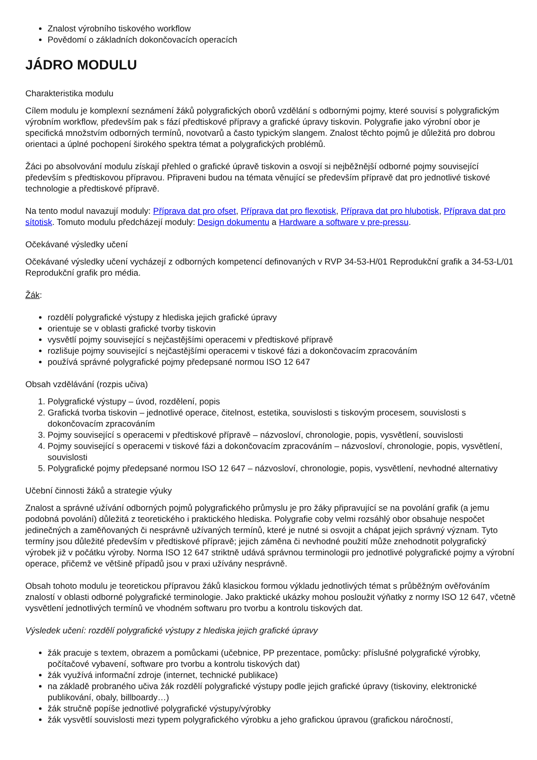Znalost výrobního tiskového workflow
Povědomí o základních dokončovacích operacích
JÁDRO MODULU
Charakteristika modulu
Cílem modulu je komplexní seznámení žáků polygrafických oborů vzdělání s odbornými pojmy, které souvisí s polygrafickým výrobním workflow, především pak s fází předtiskové přípravy a grafické úpravy tiskovin. Polygrafie jako výrobní obor je specifická množstvím odborných termínů, novotvarů a často typickým slangem. Znalost těchto pojmů je důležitá pro dobrou orientaci a úplné pochopení širokého spektra témat a polygrafických problémů.
Žáci po absolvování modulu získají přehled o grafické úpravě tiskovin a osvojí si nejběžnější odborné pojmy související především s předtiskovou přípravou. Připraveni budou na témata věnující se především přípravě dat pro jednotlivé tiskové technologie a předtiskové přípravě.
Na tento modul navazují moduly: Příprava dat pro ofset, Příprava dat pro flexotisk, Příprava dat pro hlubotisk, Příprava dat pro sítotisk. Tomuto modulu předcházejí moduly: Design dokumentu a Hardware a software v pre-pressu.
Očekávané výsledky učení
Očekávané výsledky učení vycházejí z odborných kompetencí definovaných v RVP 34-53-H/01 Reprodukční grafik a 34-53-L/01 Reprodukční grafik pro média.
Žák:
rozdělí polygrafické výstupy z hlediska jejich grafické úpravy
orientuje se v oblasti grafické tvorby tiskovin
vysvětlí pojmy související s nejčastějšími operacemi v předtiskové přípravě
rozlišuje pojmy související s nejčastějšími operacemi v tiskové fázi a dokončovacím zpracováním
používá správné polygrafické pojmy předepsané normou ISO 12 647
Obsah vzdělávání (rozpis učiva)
1. Polygrafické výstupy – úvod, rozdělení, popis
2. Grafická tvorba tiskovin – jednotlivé operace, čitelnost, estetika, souvislosti s tiskovým procesem, souvislosti s dokončovacím zpracováním
3. Pojmy související s operacemi v předtiskové přípravě – názvosloví, chronologie, popis, vysvětlení, souvislosti
4. Pojmy související s operacemi v tiskové fázi a dokončovacím zpracováním – názvosloví, chronologie, popis, vysvětlení, souvislosti
5. Polygrafické pojmy předepsané normou ISO 12 647 – názvosloví, chronologie, popis, vysvětlení, nevhodné alternativy
Učební činnosti žáků a strategie výuky
Znalost a správné užívání odborných pojmů polygrafického průmyslu je pro žáky připravující se na povolání grafik (a jemu podobná povolání) důležitá z teoretického i praktického hlediska. Polygrafie coby velmi rozsáhlý obor obsahuje nespočet jedinečných a zaměňovaných či nesprávně užívaných termínů, které je nutné si osvojit a chápat jejich správný význam. Tyto termíny jsou důležité především v předtiskové přípravě; jejich záměna či nevhodné použití může znehodnotit polygrafický výrobek již v počátku výroby. Norma ISO 12 647 striktně udává správnou terminologii pro jednotlivé polygrafické pojmy a výrobní operace, přičemž ve většině případů jsou v praxi užívány nesprávně.
Obsah tohoto modulu je teoretickou přípravou žáků klasickou formou výkladu jednotlivých témat s průběžným ověřováním znalostí v oblasti odborné polygrafické terminologie. Jako praktické ukázky mohou posloužit výňatky z normy ISO 12 647, včetně vysvětlení jednotlivých termínů ve vhodném softwaru pro tvorbu a kontrolu tiskových dat.
Výsledek učení: rozdělí polygrafické výstupy z hlediska jejich grafické úpravy
žák pracuje s textem, obrazem a pomůckami (učebnice, PP prezentace, pomůcky: příslušné polygrafické výrobky, počítačové vybavení, software pro tvorbu a kontrolu tiskových dat)
žák využívá informační zdroje (internet, technické publikace)
na základě probraného učiva žák rozdělí polygrafické výstupy podle jejich grafické úpravy (tiskoviny, elektronické publikování, obaly, billboardy…)
žák stručně popíše jednotlivé polygrafické výstupy/výrobky
žák vysvětlí souvislosti mezi typem polygrafického výrobku a jeho grafickou úpravou (grafickou náročností,